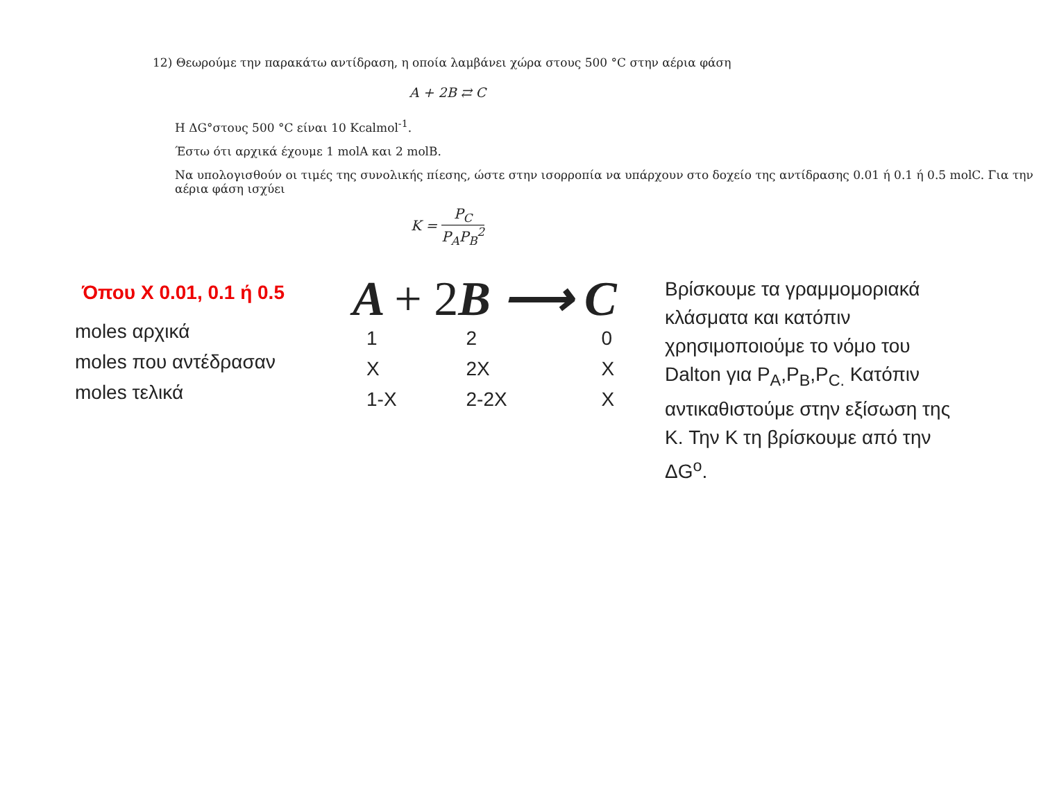12) Θεωρούμε την παρακάτω αντίδραση, η οποία λαμβάνει χώρα στους 500 °C στην αέρια φάση
A + 2B ⇄ C
Η ΔG°στους 500 °C είναι 10 Kcalmol<sup>-1</sup>.
Έστω ότι αρχικά έχουμε 1 molA και 2 molB.
Να υπολογισθούν οι τιμές της συνολικής πίεσης, ώστε στην ισορροπία να υπάρχουν στο δοχείο της αντίδρασης 0.01 ή 0.1 ή 0.5 molC. Για την αέρια φάση ισχύει
K = P<sub>C</sub> P<sub>A</sub>P<sub>B</sub><sup>2</sup>
Όπου X 0.01, 0.1 ή 0.5
| moles αρχικά |
| moles που αντέδρασαν |
| moles τελικά |
A + 2 B ⟶ C
| 1 | 2 | 0 |
| X | 2X | X |
| 1-X | 2-2X | X |
Βρίσκουμε τα γραμμομοριακά κλάσματα και κατόπιν χρησιμοποιούμε το νόμο του Dalton για P<sub>A</sub>,P<sub>B</sub>,P<sub>C.</sub> Κατόπιν αντικαθιστούμε στην εξίσωση της K. Την K τη βρίσκουμε από την ΔG<sup>o</sup>.